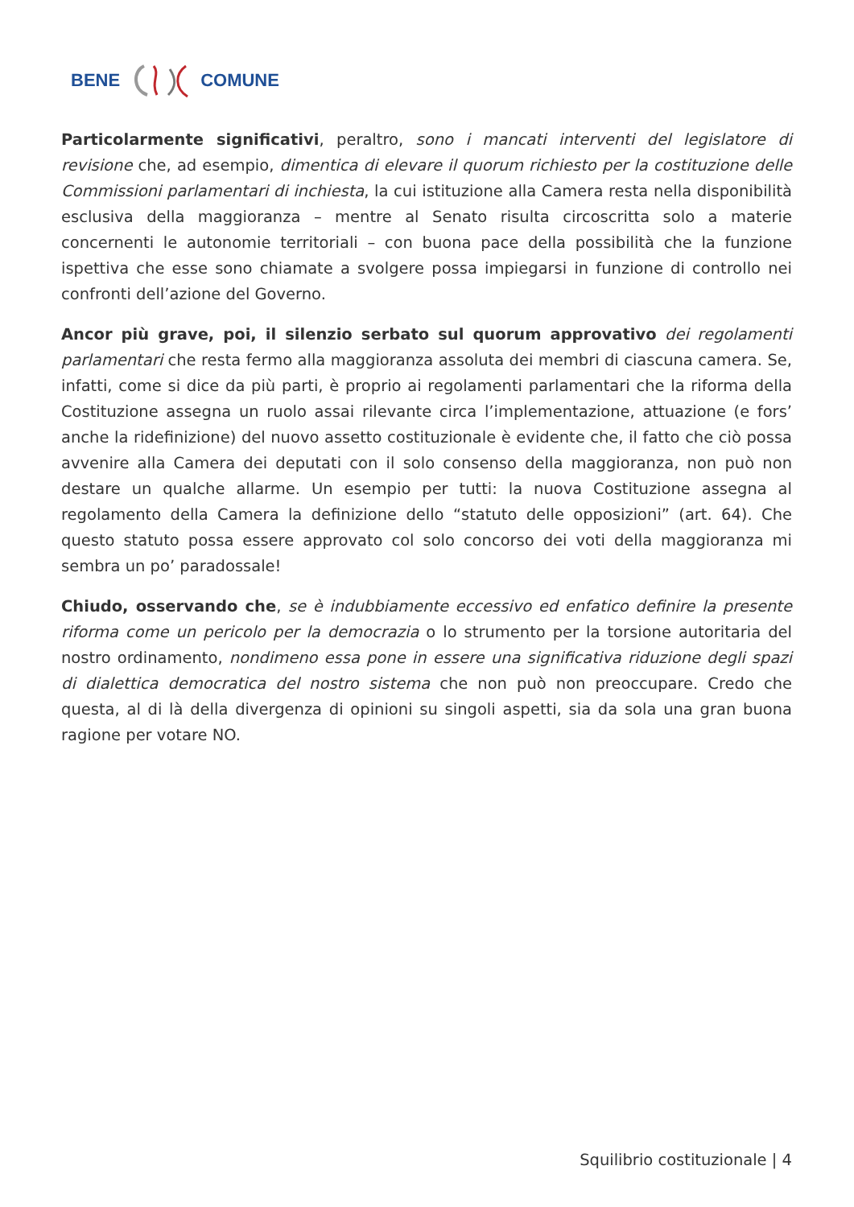BENE COMUNE
Particolarmente significativi, peraltro, sono i mancati interventi del legislatore di revisione che, ad esempio, dimentica di elevare il quorum richiesto per la costituzione delle Commissioni parlamentari di inchiesta, la cui istituzione alla Camera resta nella disponibilità esclusiva della maggioranza – mentre al Senato risulta circoscritta solo a materie concernenti le autonomie territoriali – con buona pace della possibilità che la funzione ispettiva che esse sono chiamate a svolgere possa impiegarsi in funzione di controllo nei confronti dell’azione del Governo.
Ancor più grave, poi, il silenzio serbato sul quorum approvativo dei regolamenti parlamentari che resta fermo alla maggioranza assoluta dei membri di ciascuna camera. Se, infatti, come si dice da più parti, è proprio ai regolamenti parlamentari che la riforma della Costituzione assegna un ruolo assai rilevante circa l’implementazione, attuazione (e fors’ anche la ridefinizione) del nuovo assetto costituzionale è evidente che, il fatto che ciò possa avvenire alla Camera dei deputati con il solo consenso della maggioranza, non può non destare un qualche allarme. Un esempio per tutti: la nuova Costituzione assegna al regolamento della Camera la definizione dello “statuto delle opposizioni” (art. 64). Che questo statuto possa essere approvato col solo concorso dei voti della maggioranza mi sembra un po’ paradossale!
Chiudo, osservando che, se è indubbiamente eccessivo ed enfatico definire la presente riforma come un pericolo per la democrazia o lo strumento per la torsione autoritaria del nostro ordinamento, nondimeno essa pone in essere una significativa riduzione degli spazi di dialettica democratica del nostro sistema che non può non preoccupare. Credo che questa, al di là della divergenza di opinioni su singoli aspetti, sia da sola una gran buona ragione per votare NO.
Squilibrio costituzionale | 4